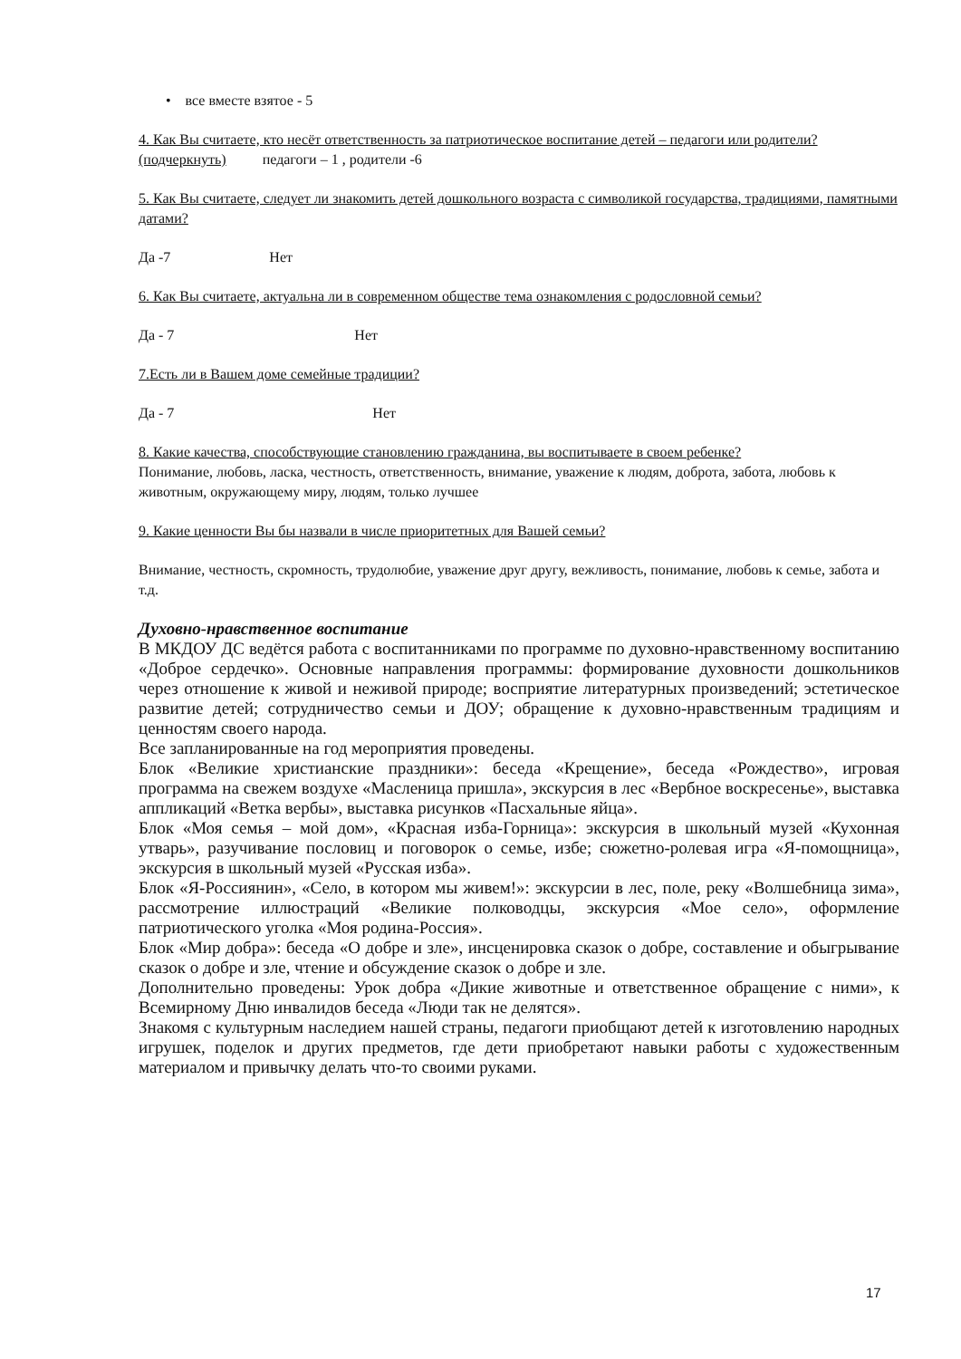• все вместе взятое - 5
4. Как Вы считаете, кто несёт ответственность за патриотическое воспитание детей – педагоги или родители? (подчеркнуть) педагоги – 1 , родители -6
5. Как Вы считаете, следует ли знакомить детей дошкольного возраста с символикой государства, традициями, памятными датами?
Да -7 Нет
6. Как Вы считаете, актуальна ли в современном обществе тема ознакомления с родословной семьи?
Да - 7 Нет
7.Есть ли в Вашем доме семейные традиции?
Да - 7 Нет
8. Какие качества, способствующие становлению гражданина, вы воспитываете в своем ребенке?
Понимание, любовь, ласка, честность, ответственность, внимание, уважение к людям, доброта, забота, любовь к животным, окружающему миру, людям, только лучшее
9. Какие ценности Вы бы назвали в числе приоритетных для Вашей семьи?
Внимание, честность, скромность, трудолюбие, уважение друг другу, вежливость, понимание, любовь к семье, забота и т.д.
Духовно-нравственное воспитание
В МКДОУ ДС ведётся работа с воспитанниками по программе по духовно-нравственному воспитанию «Доброе сердечко». Основные направления программы: формирование духовности дошкольников через отношение к живой и неживой природе; восприятие литературных произведений; эстетическое развитие детей; сотрудничество семьи и ДОУ; обращение к духовно-нравственным традициям и ценностям своего народа.
Все запланированные на год мероприятия проведены.
Блок «Великие христианские праздники»: беседа «Крещение», беседа «Рождество», игровая программа на свежем воздухе «Масленица пришла», экскурсия в лес «Вербное воскресенье», выставка аппликаций «Ветка вербы», выставка рисунков «Пасхальные яйца».
Блок «Моя семья – мой дом», «Красная изба-Горница»: экскурсия в школьный музей «Кухонная утварь», разучивание пословиц и поговорок о семье, избе; сюжетно-ролевая игра «Я-помощница», экскурсия в школьный музей «Русская изба».
Блок «Я-Россиянин», «Село, в котором мы живем!»: экскурсии в лес, поле, реку «Волшебница зима», рассмотрение иллюстраций «Великие полководцы, экскурсия «Мое село», оформление патриотического уголка «Моя родина-Россия».
Блок «Мир добра»: беседа «О добре и зле», инсценировка сказок о добре, составление и обыгрывание сказок о добре и зле, чтение и обсуждение сказок о добре и зле.
Дополнительно проведены: Урок добра «Дикие животные и ответственное обращение с ними», к Всемирному Дню инвалидов беседа «Люди так не делятся».
Знакомя с культурным наследием нашей страны, педагоги приобщают детей к изготовлению народных игрушек, поделок и других предметов, где дети приобретают навыки работы с художественным материалом и привычку делать что-то своими руками.
17